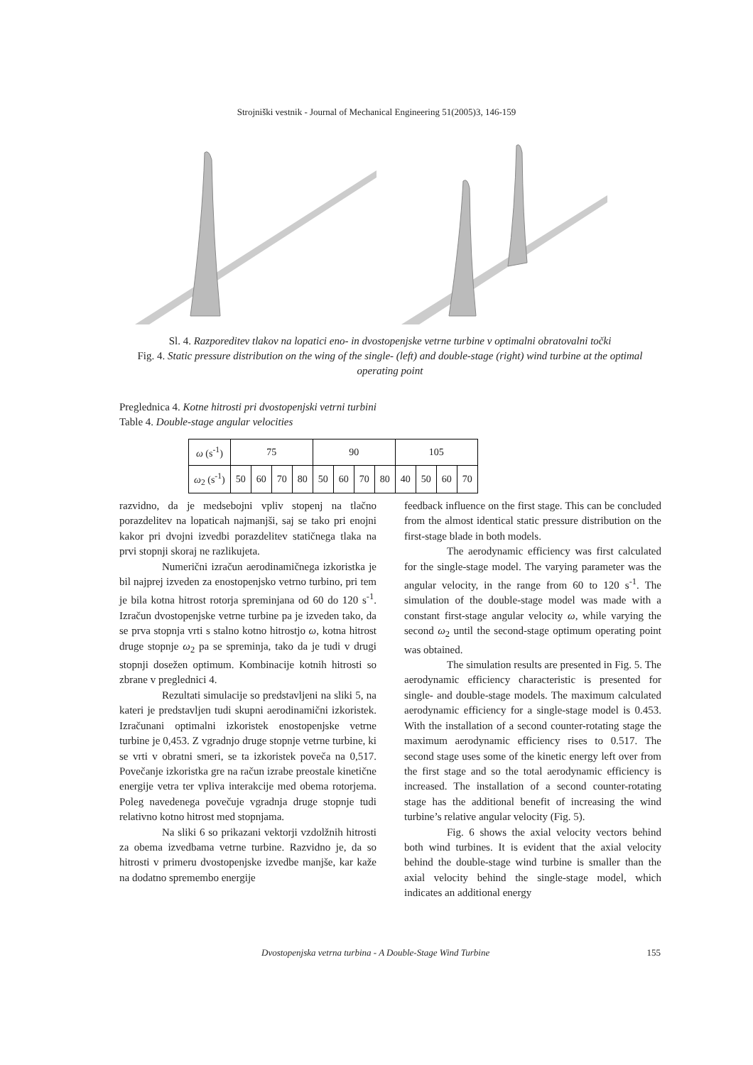Strojniški vestnik - Journal of Mechanical Engineering 51(2005)3, 146-159
Sl. 4. Razporeditev tlakov na lopatici eno- in dvostopenjske vetrne turbine v optimalni obratovalni točki
Fig. 4. Static pressure distribution on the wing of the single- (left) and double-stage (right) wind turbine at the optimal operating point
Preglednica 4. Kotne hitrosti pri dvostopenjski vetrni turbini
Table 4. Double-stage angular velocities
| ω (s<sup>-1</sup>) | 75 | | | | 90 | | | | 105 | | | |
| ω<sub>2</sub> (s<sup>-1</sup>) | 50 | 60 | 70 | 80 | 50 | 60 | 70 | 80 | 40 | 50 | 60 | 70 |
razvidno, da je medsebojni vpliv stopenj na tlačno porazdelitev na lopaticah najmanjši, saj se tako pri enojni kakor pri dvojni izvedbi porazdelitev statičnega tlaka na prvi stopnji skoraj ne razlikujeta.
Numerični izračun aerodinamičnega izkoristka je bil najprej izveden za enostopenjsko vetrno turbino, pri tem je bila kotna hitrost rotorja spreminjana od 60 do 120 s<sup>-1</sup>. Izračun dvostopenjske vetrne turbine pa je izveden tako, da se prva stopnja vrti s stalno kotno hitrostjo ω, kotna hitrost druge stopnje ω<sub>2</sub> pa se spreminja, tako da je tudi v drugi stopnji dosežen optimum. Kombinacije kotnih hitrosti so zbrane v preglednici 4.
Rezultati simulacije so predstavljeni na sliki 5, na kateri je predstavljen tudi skupni aerodinamični izkoristek. Izračunani optimalni izkoristek enostopenjske vetrne turbine je 0,453. Z vgradnjo druge stopnje vetrne turbine, ki se vrti v obratni smeri, se ta izkoristek poveča na 0,517. Povečanje izkoristka gre na račun izrabe preostale kinetične energije vetra ter vpliva interakcije med obema rotorjema. Poleg navedenega povečuje vgradnja druge stopnje tudi relativno kotno hitrost med stopnjama.
Na sliki 6 so prikazani vektorji vzdolžnih hitrosti za obema izvedbama vetrne turbine. Razvidno je, da so hitrosti v primeru dvostopenjske izvedbe manjše, kar kaže na dodatno spremembo energije
feedback influence on the first stage. This can be concluded from the almost identical static pressure distribution on the first-stage blade in both models.
The aerodynamic efficiency was first calculated for the single-stage model. The varying parameter was the angular velocity, in the range from 60 to 120 s<sup>-1</sup>. The simulation of the double-stage model was made with a constant first-stage angular velocity ω, while varying the second ω<sub>2</sub> until the second-stage optimum operating point was obtained.
The simulation results are presented in Fig. 5. The aerodynamic efficiency characteristic is presented for single- and double-stage models. The maximum calculated aerodynamic efficiency for a single-stage model is 0.453. With the installation of a second counter-rotating stage the maximum aerodynamic efficiency rises to 0.517. The second stage uses some of the kinetic energy left over from the first stage and so the total aerodynamic efficiency is increased. The installation of a second counter-rotating stage has the additional benefit of increasing the wind turbine’s relative angular velocity (Fig. 5).
Fig. 6 shows the axial velocity vectors behind both wind turbines. It is evident that the axial velocity behind the double-stage wind turbine is smaller than the axial velocity behind the single-stage model, which indicates an additional energy
Dvostopenjska vetrna turbina - A Double-Stage Wind Turbine 155